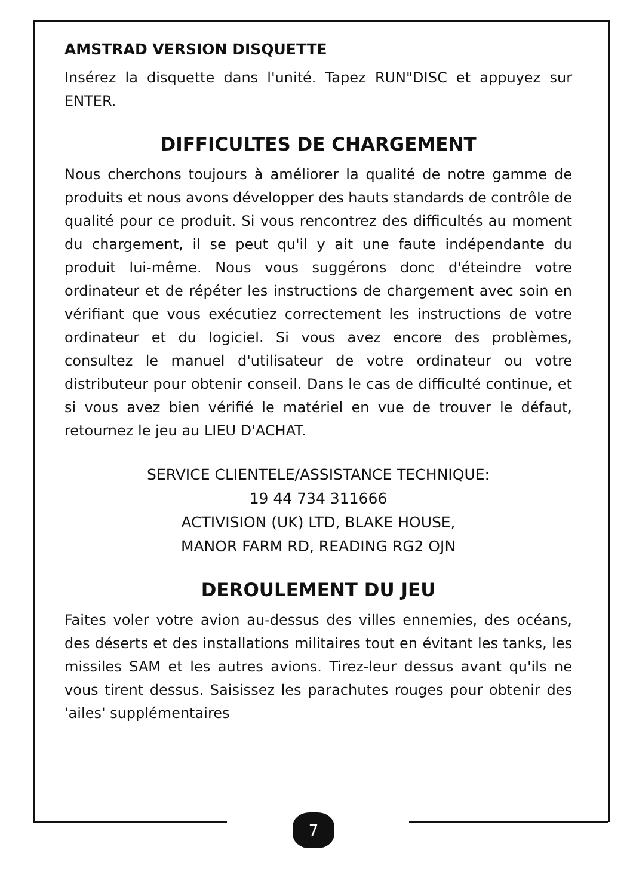AMSTRAD VERSION DISQUETTE
Insérez la disquette dans l'unité. Tapez RUN"DISC et appuyez sur ENTER.
DIFFICULTES DE CHARGEMENT
Nous cherchons toujours à améliorer la qualité de notre gamme de produits et nous avons développer des hauts standards de contrôle de qualité pour ce produit. Si vous rencontrez des difficultés au moment du chargement, il se peut qu'il y ait une faute indépendante du produit lui-même. Nous vous suggérons donc d'éteindre votre ordinateur et de répéter les instructions de chargement avec soin en vérifiant que vous exécutiez correctement les instructions de votre ordinateur et du logiciel. Si vous avez encore des problèmes, consultez le manuel d'utilisateur de votre ordinateur ou votre distributeur pour obtenir conseil. Dans le cas de difficulté continue, et si vous avez bien vérifié le matériel en vue de trouver le défaut, retournez le jeu au LIEU D'ACHAT.
SERVICE CLIENTELE/ASSISTANCE TECHNIQUE:
19 44 734 311666
ACTIVISION (UK) LTD, BLAKE HOUSE,
MANOR FARM RD, READING RG2 OJN
DEROULEMENT DU JEU
Faites voler votre avion au-dessus des villes ennemies, des océans, des déserts et des installations militaires tout en évitant les tanks, les missiles SAM et les autres avions. Tirez-leur dessus avant qu'ils ne vous tirent dessus. Saisissez les parachutes rouges pour obtenir des 'ailes' supplémentaires
7